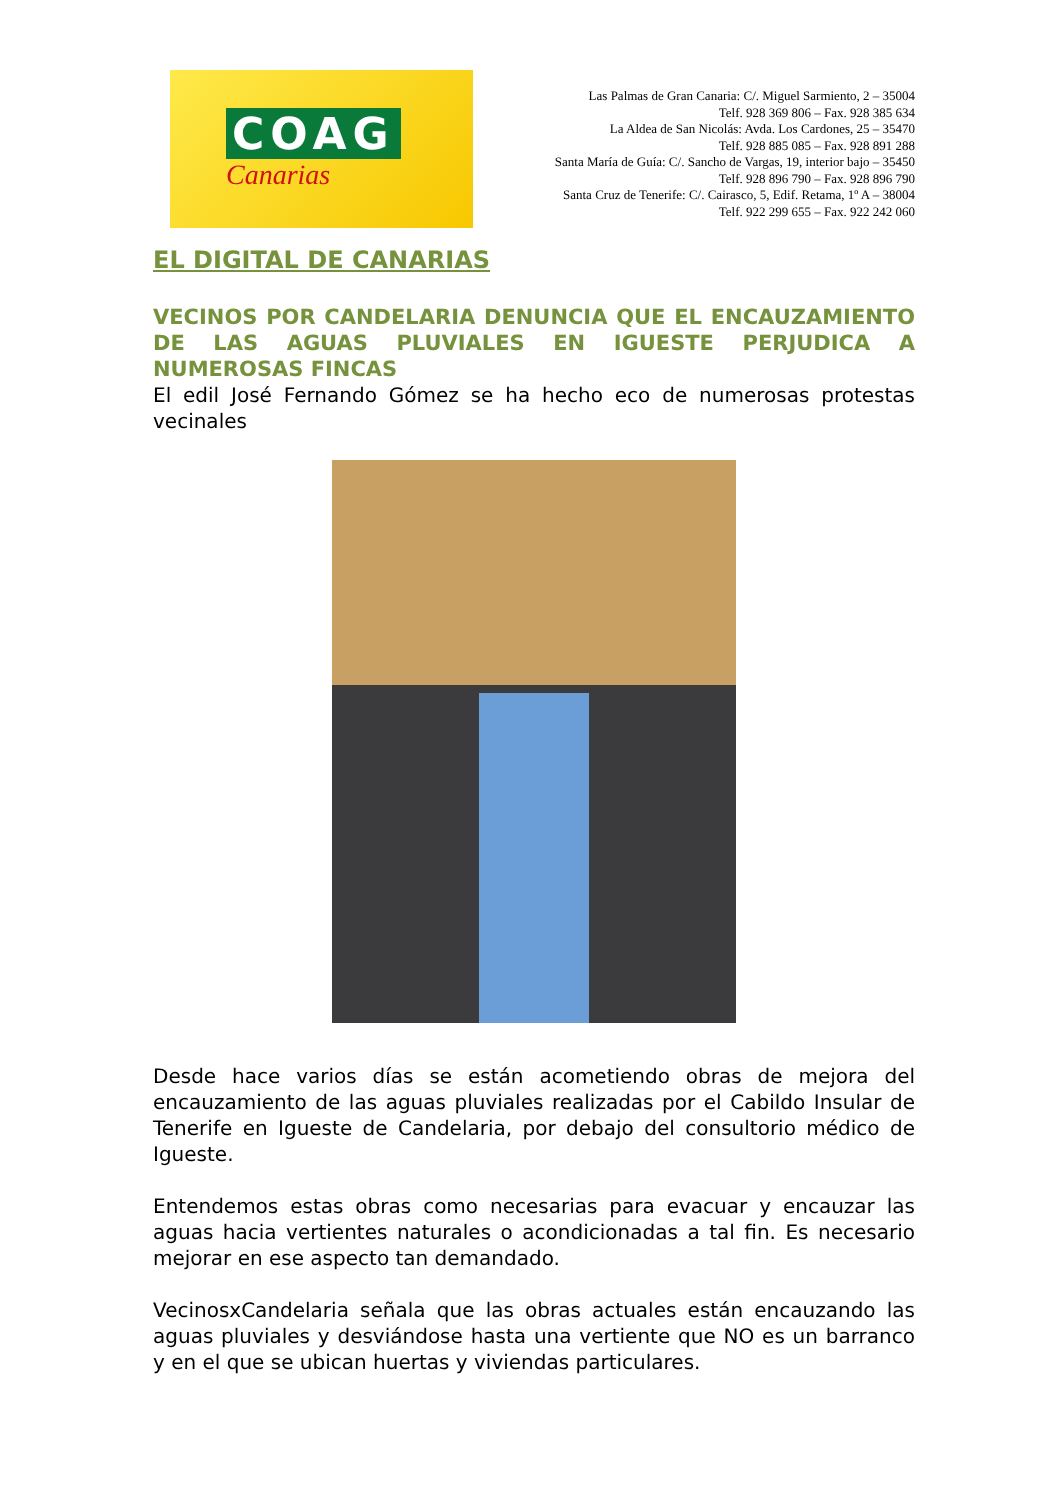COAG
Canarias
Las Palmas de Gran Canaria: C/. Miguel Sarmiento, 2 – 35004
Telf. 928 369 806 – Fax. 928 385 634
La Aldea de San Nicolás: Avda. Los Cardones, 25 – 35470
Telf. 928 885 085 – Fax. 928 891 288
Santa María de Guía: C/. Sancho de Vargas, 19, interior bajo – 35450
Telf. 928 896 790 – Fax. 928 896 790
Santa Cruz de Tenerife: C/. Cairasco, 5, Edif. Retama, 1º A – 38004
Telf. 922 299 655 – Fax. 922 242 060
EL DIGITAL DE CANARIAS
VECINOS POR CANDELARIA DENUNCIA QUE EL ENCAUZAMIENTO DE LAS AGUAS PLUVIALES EN IGUESTE PERJUDICA A NUMEROSAS FINCAS
El edil José Fernando Gómez se ha hecho eco de numerosas protestas vecinales
Desde hace varios días se están acometiendo obras de mejora del encauzamiento de las aguas pluviales realizadas por el Cabildo Insular de Tenerife en Igueste de Candelaria, por debajo del consultorio médico de Igueste.
Entendemos estas obras como necesarias para evacuar y encauzar las aguas hacia vertientes naturales o acondicionadas a tal fin. Es necesario mejorar en ese aspecto tan demandado.
VecinosxCandelaria señala que las obras actuales están encauzando las aguas pluviales y desviándose hasta una vertiente que NO es un barranco y en el que se ubican huertas y viviendas particulares.